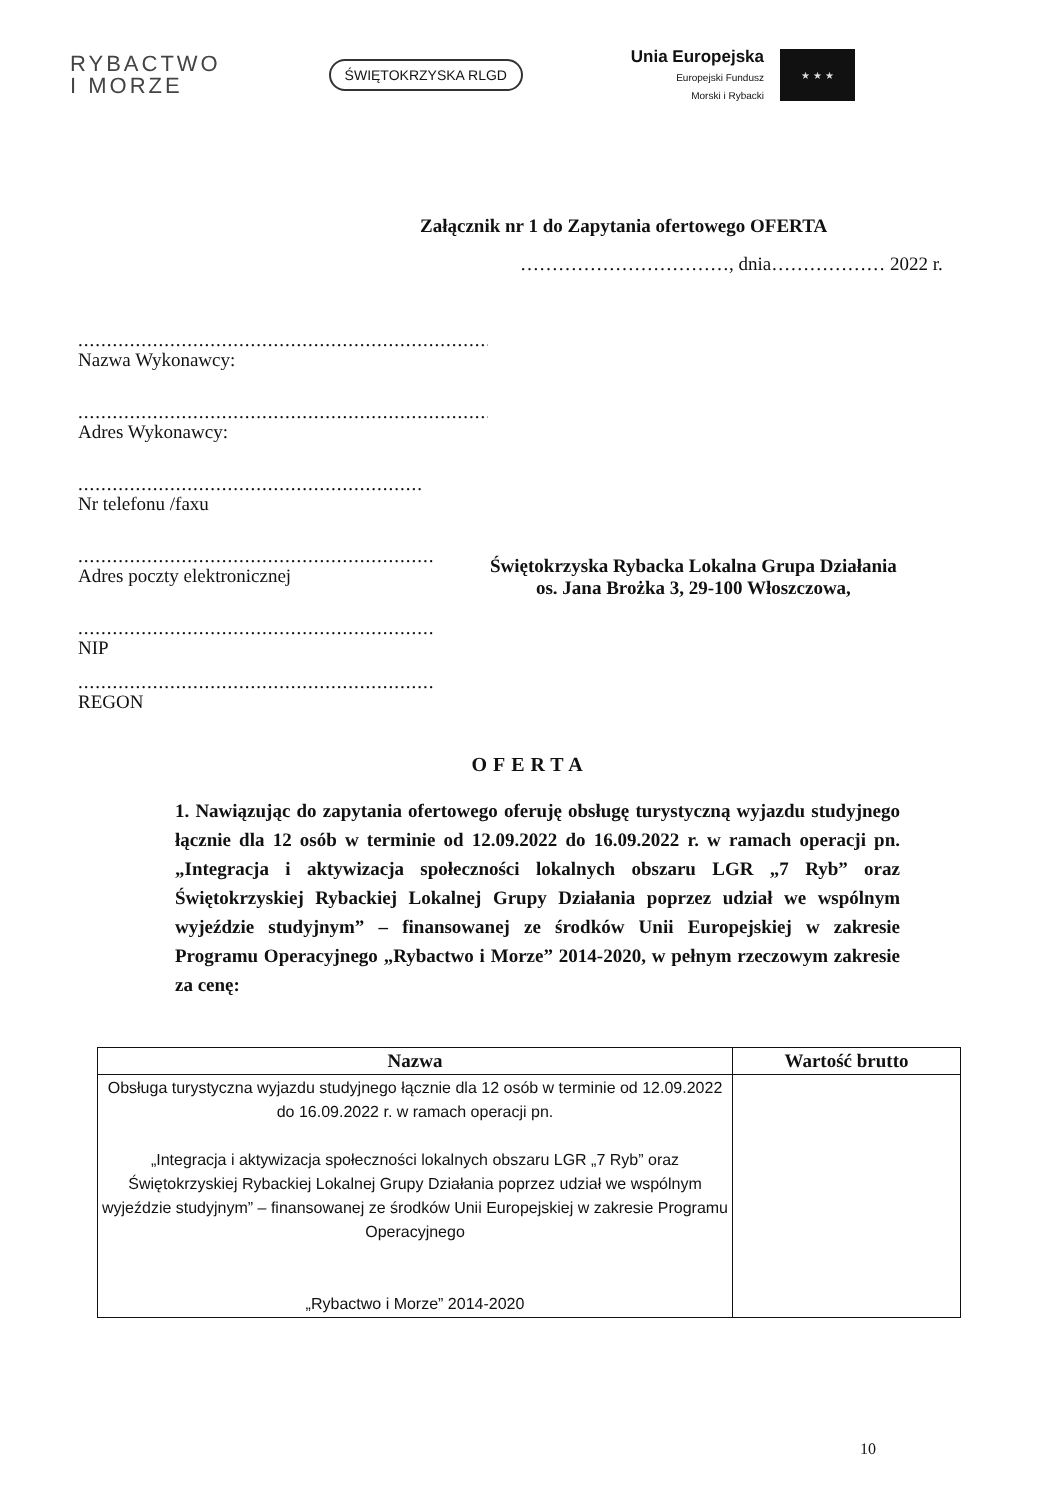RYBACTWO
I MORZE
ŚWIĘTOKRZYSKA RLGD
Unia Europejska
Europejski Fundusz
Morski i Rybacki
★ ★ ★
Załącznik nr 1 do Zapytania ofertowego OFERTA
……………………………, dnia……………… 2022 r.
..........................................................................................
Nazwa Wykonawcy:
..........................................................................................
Adres Wykonawcy:
............................................................
Nr telefonu /faxu
..............................................................
Adres poczty elektronicznej
..............................................................
NIP
..............................................................
REGON
Świętokrzyska Rybacka Lokalna Grupa Działania
os. Jana Brożka 3, 29-100 Włoszczowa,
OFERTA
1. Nawiązując do zapytania ofertowego oferuję obsługę turystyczną wyjazdu studyjnego łącznie dla 12 osób w terminie od 12.09.2022 do 16.09.2022 r. w ramach operacji pn. „Integracja i aktywizacja społeczności lokalnych obszaru LGR „7 Ryb” oraz Świętokrzyskiej Rybackiej Lokalnej Grupy Działania poprzez udział we wspólnym wyjeździe studyjnym” – finansowanej ze środków Unii Europejskiej w zakresie Programu Operacyjnego „Rybactwo i Morze” 2014-2020, w pełnym rzeczowym zakresie za cenę:
| Nazwa | Wartość brutto |
| --- | --- |
| Obsługa turystyczna wyjazdu studyjnego łącznie dla 12 osób w terminie od 12.09.2022 do 16.09.2022 r. w ramach operacji pn. „Integracja i aktywizacja społeczności lokalnych obszaru LGR „7 Ryb” oraz Świętokrzyskiej Rybackiej Lokalnej Grupy Działania poprzez udział we wspólnym wyjeździe studyjnym” – finansowanej ze środków Unii Europejskiej w zakresie Programu Operacyjnego „Rybactwo i Morze” 2014-2020 | |
10